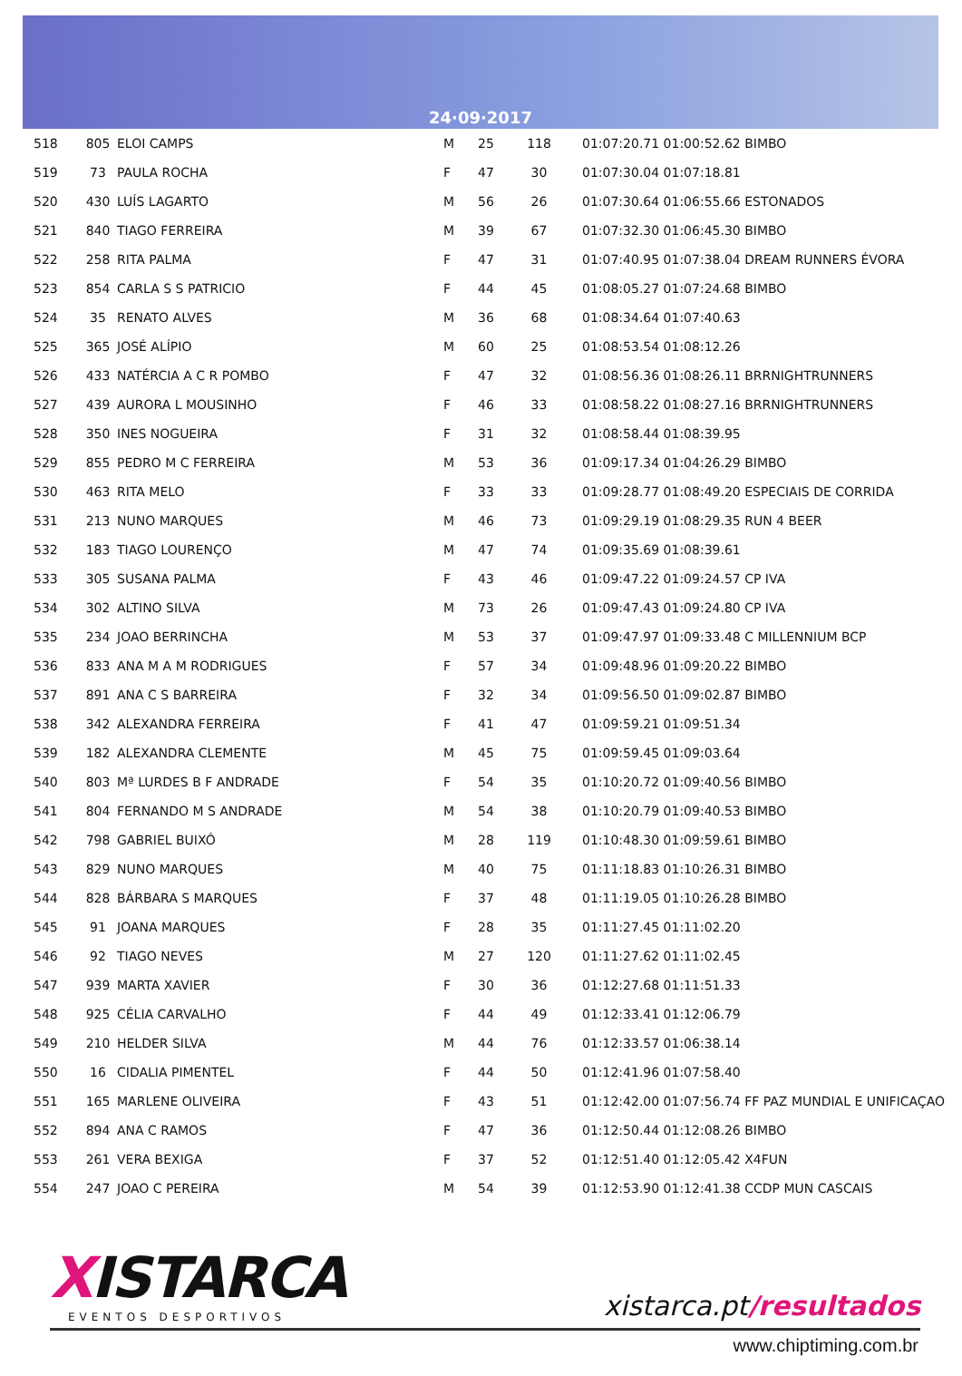24·09·2017
| 518 | 805 | ELOI CAMPS | M | 25 | 118 | 01:07:20.71 01:00:52.62 BIMBO |
| 519 | 73 | PAULA ROCHA | F | 47 | 30 | 01:07:30.04 01:07:18.81 |
| 520 | 430 | LUÍS LAGARTO | M | 56 | 26 | 01:07:30.64 01:06:55.66 ESTONADOS |
| 521 | 840 | TIAGO FERREIRA | M | 39 | 67 | 01:07:32.30 01:06:45.30 BIMBO |
| 522 | 258 | RITA PALMA | F | 47 | 31 | 01:07:40.95 01:07:38.04 DREAM RUNNERS ÉVORA |
| 523 | 854 | CARLA S S PATRICIO | F | 44 | 45 | 01:08:05.27 01:07:24.68 BIMBO |
| 524 | 35 | RENATO ALVES | M | 36 | 68 | 01:08:34.64 01:07:40.63 |
| 525 | 365 | JOSÉ ALÍPIO | M | 60 | 25 | 01:08:53.54 01:08:12.26 |
| 526 | 433 | NATÉRCIA A C R POMBO | F | 47 | 32 | 01:08:56.36 01:08:26.11 BRRNIGHTRUNNERS |
| 527 | 439 | AURORA L MOUSINHO | F | 46 | 33 | 01:08:58.22 01:08:27.16 BRRNIGHTRUNNERS |
| 528 | 350 | INES NOGUEIRA | F | 31 | 32 | 01:08:58.44 01:08:39.95 |
| 529 | 855 | PEDRO M C FERREIRA | M | 53 | 36 | 01:09:17.34 01:04:26.29 BIMBO |
| 530 | 463 | RITA MELO | F | 33 | 33 | 01:09:28.77 01:08:49.20 ESPECIAIS DE CORRIDA |
| 531 | 213 | NUNO MARQUES | M | 46 | 73 | 01:09:29.19 01:08:29.35 RUN 4 BEER |
| 532 | 183 | TIAGO LOURENÇO | M | 47 | 74 | 01:09:35.69 01:08:39.61 |
| 533 | 305 | SUSANA PALMA | F | 43 | 46 | 01:09:47.22 01:09:24.57 CP IVA |
| 534 | 302 | ALTINO SILVA | M | 73 | 26 | 01:09:47.43 01:09:24.80 CP IVA |
| 535 | 234 | JOAO BERRINCHA | M | 53 | 37 | 01:09:47.97 01:09:33.48 C MILLENNIUM BCP |
| 536 | 833 | ANA M A M RODRIGUES | F | 57 | 34 | 01:09:48.96 01:09:20.22 BIMBO |
| 537 | 891 | ANA C S BARREIRA | F | 32 | 34 | 01:09:56.50 01:09:02.87 BIMBO |
| 538 | 342 | ALEXANDRA FERREIRA | F | 41 | 47 | 01:09:59.21 01:09:51.34 |
| 539 | 182 | ALEXANDRA CLEMENTE | M | 45 | 75 | 01:09:59.45 01:09:03.64 |
| 540 | 803 | Mª LURDES B F ANDRADE | F | 54 | 35 | 01:10:20.72 01:09:40.56 BIMBO |
| 541 | 804 | FERNANDO M S ANDRADE | M | 54 | 38 | 01:10:20.79 01:09:40.53 BIMBO |
| 542 | 798 | GABRIEL BUIXÓ | M | 28 | 119 | 01:10:48.30 01:09:59.61 BIMBO |
| 543 | 829 | NUNO MARQUES | M | 40 | 75 | 01:11:18.83 01:10:26.31 BIMBO |
| 544 | 828 | BÁRBARA S MARQUES | F | 37 | 48 | 01:11:19.05 01:10:26.28 BIMBO |
| 545 | 91 | JOANA MARQUES | F | 28 | 35 | 01:11:27.45 01:11:02.20 |
| 546 | 92 | TIAGO NEVES | M | 27 | 120 | 01:11:27.62 01:11:02.45 |
| 547 | 939 | MARTA XAVIER | F | 30 | 36 | 01:12:27.68 01:11:51.33 |
| 548 | 925 | CÉLIA CARVALHO | F | 44 | 49 | 01:12:33.41 01:12:06.79 |
| 549 | 210 | HELDER SILVA | M | 44 | 76 | 01:12:33.57 01:06:38.14 |
| 550 | 16 | CIDALIA PIMENTEL | F | 44 | 50 | 01:12:41.96 01:07:58.40 |
| 551 | 165 | MARLENE OLIVEIRA | F | 43 | 51 | 01:12:42.00 01:07:56.74 FF PAZ MUNDIAL E UNIFICAÇAO |
| 552 | 894 | ANA C RAMOS | F | 47 | 36 | 01:12:50.44 01:12:08.26 BIMBO |
| 553 | 261 | VERA BEXIGA | F | 37 | 52 | 01:12:51.40 01:12:05.42 X4FUN |
| 554 | 247 | JOAO C PEREIRA | M | 54 | 39 | 01:12:53.90 01:12:41.38 CCDP MUN CASCAIS |
XISTARCA
EVENTOS DESPORTIVOS
xistarca.pt/resultados
www.chiptiming.com.br